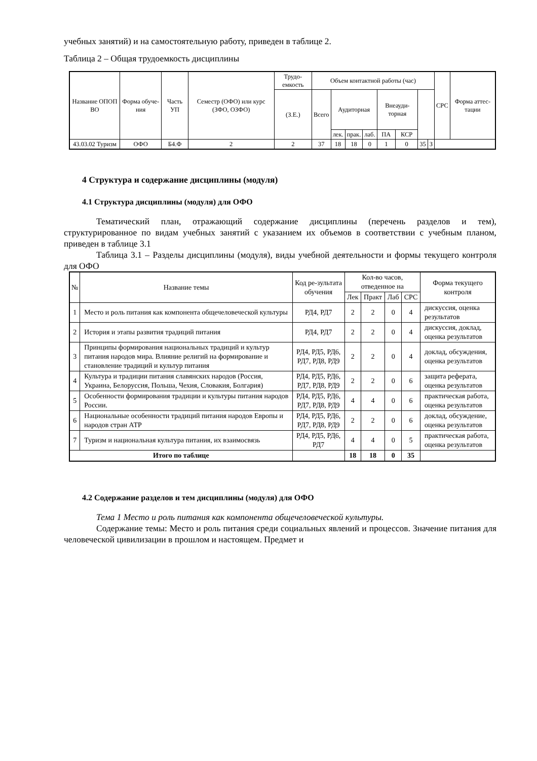учебных занятий) и на самостоятельную работу, приведен в таблице 2.
Таблица 2 – Общая трудоемкость дисциплины
| Название ОПОП ВО | Форма обуче-ния | Часть УП | Семестр (ОФО) или курс (ЗФО, ОЗФО) | Трудо-емкость | Объем контактной работы (час) | | | | | | | | СРС | Форма аттес-тации |
| --- | --- | --- | --- | --- | --- | --- | --- | --- | --- | --- | --- | --- | --- | --- |
| | | | | (З.Е.) | Всего | Аудиторная | | | Внеауди-торная | | | | | |
| | | | | | | лек. | прак. | лаб. | ПА | КСР | | | | |
| 43.03.02 Туризм | ОФО | Б4.Ф | 2 | 2 | 37 | 18 | 18 | 0 | 1 | 0 | 35 | З | | |
4 Структура и содержание дисциплины (модуля)
4.1 Структура дисциплины (модуля) для ОФО
Тематический план, отражающий содержание дисциплины (перечень разделов и тем), структурированное по видам учебных занятий с указанием их объемов в соответствии с учебным планом, приведен в таблице 3.1
Таблица 3.1 – Разделы дисциплины (модуля), виды учебной деятельности и формы текущего контроля для ОФО
| № | Название темы | Код ре-зультата обучения | Кол-во часов, отведенное на | | | | Форма текущего контроля |
| --- | --- | --- | --- | --- | --- | --- | --- |
| | | | Лек | Практ | Лаб | СРС | |
| 1 | Место и роль питания как компонента общечеловеческой культуры | РД4, РД7 | 2 | 2 | 0 | 4 | дискуссия, оценка результатов |
| 2 | История и этапы развития традиций питания | РД4, РД7 | 2 | 2 | 0 | 4 | дискуссия, доклад, оценка результатов |
| 3 | Принципы формирования национальных традиций и культур питания народов мира. Влияние религий на формирование и становление традиций и культур питания | РД4, РД5, РД6, РД7, РД8, РД9 | 2 | 2 | 0 | 4 | доклад, обсуждения, оценка результатов |
| 4 | Культура и традиции питания славянских народов (Россия, Украина, Белоруссия, Польша, Чехия, Словакия, Болгария) | РД4, РД5, РД6, РД7, РД8, РД9 | 2 | 2 | 0 | 6 | защита реферата, оценка результатов |
| 5 | Особенности формирования традиции и культуры питания народов России. | РД4, РД5, РД6, РД7, РД8, РД9 | 4 | 4 | 0 | 6 | практическая работа, оценка результатов |
| 6 | Национальные особенности традиций питания народов Европы и народов стран АТР | РД4, РД5, РД6, РД7, РД8, РД9 | 2 | 2 | 0 | 6 | доклад, обсуждение, оценка результатов |
| 7 | Туризм и национальная культура питания, их взаимосвязь | РД4, РД5, РД6, РД7 | 4 | 4 | 0 | 5 | практическая работа, оценка результатов |
| Итого по таблице | | | 18 | 18 | 0 | 35 | |
4.2 Содержание разделов и тем дисциплины (модуля) для ОФО
Тема 1 Место и роль питания как компонента общечеловеческой культуры.
Содержание темы: Место и роль питания среди социальных явлений и процессов. Значение питания для человеческой цивилизации в прошлом и настоящем. Предмет и